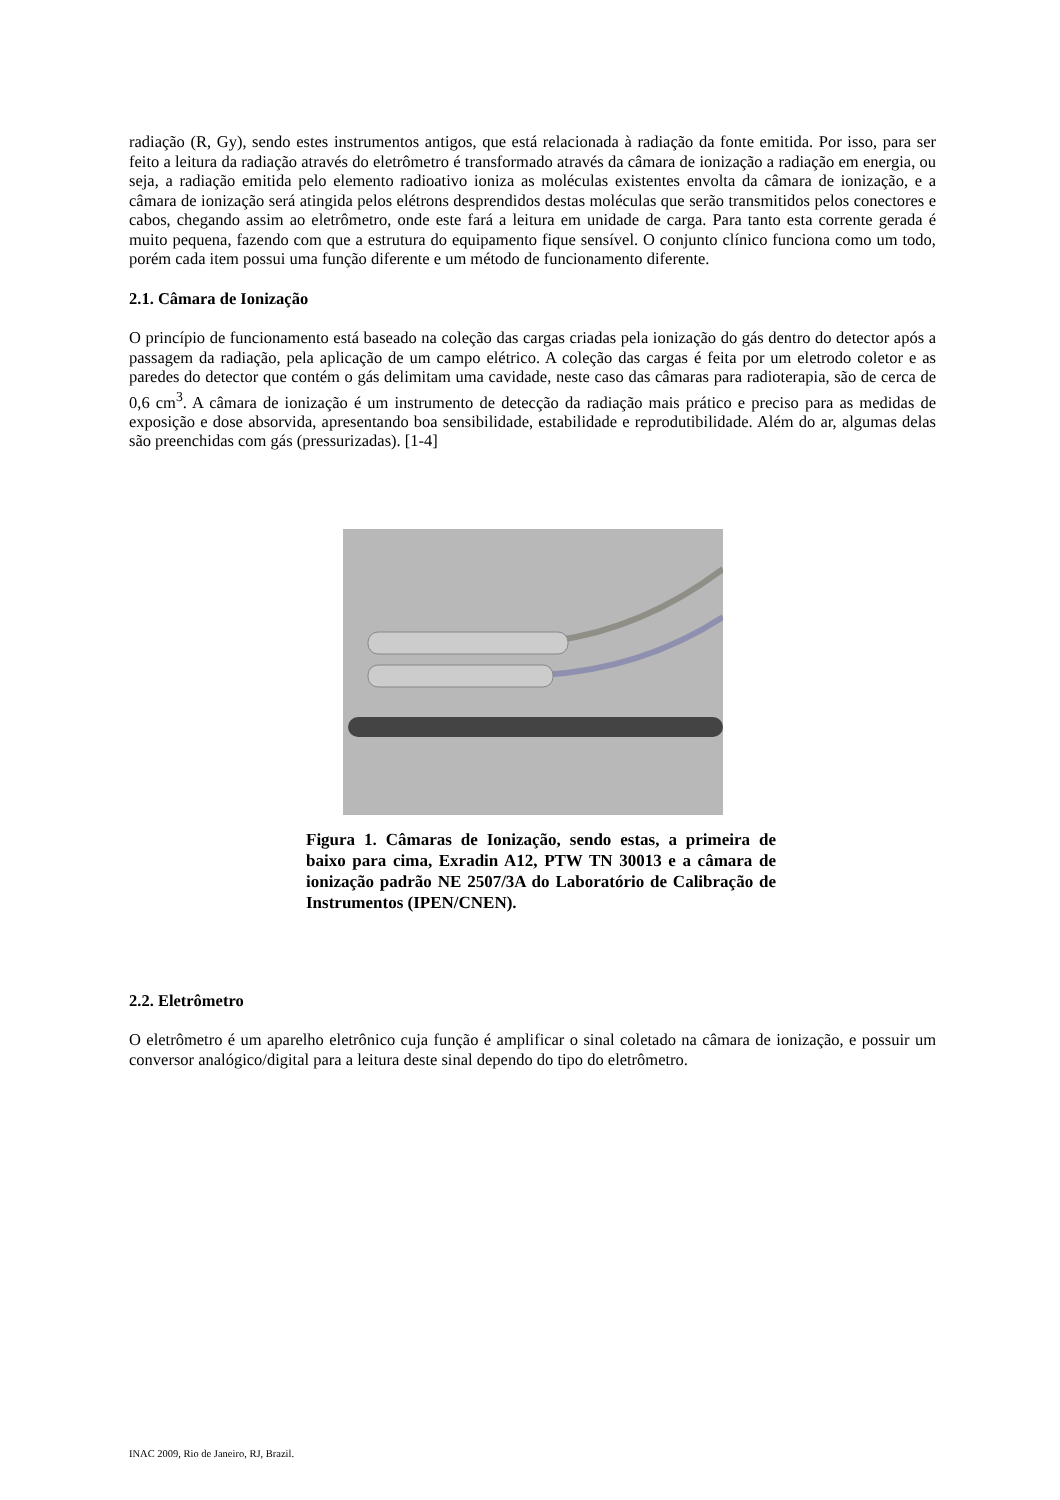radiação (R, Gy), sendo estes instrumentos antigos, que está relacionada à radiação da fonte emitida. Por isso, para ser feito a leitura da radiação através do eletrômetro é transformado através da câmara de ionização a radiação em energia, ou seja, a radiação emitida pelo elemento radioativo ioniza as moléculas existentes envolta da câmara de ionização, e a câmara de ionização será atingida pelos elétrons desprendidos destas moléculas que serão transmitidos pelos conectores e cabos, chegando assim ao eletrômetro, onde este fará a leitura em unidade de carga. Para tanto esta corrente gerada é muito pequena, fazendo com que a estrutura do equipamento fique sensível. O conjunto clínico funciona como um todo, porém cada item possui uma função diferente e um método de funcionamento diferente.
2.1. Câmara de Ionização
O princípio de funcionamento está baseado na coleção das cargas criadas pela ionização do gás dentro do detector após a passagem da radiação, pela aplicação de um campo elétrico. A coleção das cargas é feita por um eletrodo coletor e as paredes do detector que contém o gás delimitam uma cavidade, neste caso das câmaras para radioterapia, são de cerca de 0,6 cm<sup>3</sup>. A câmara de ionização é um instrumento de detecção da radiação mais prático e preciso para as medidas de exposição e dose absorvida, apresentando boa sensibilidade, estabilidade e reprodutibilidade. Além do ar, algumas delas são preenchidas com gás (pressurizadas). [1-4]
Figura 1. Câmaras de Ionização, sendo estas, a primeira de baixo para cima, Exradin A12, PTW TN 30013 e a câmara de ionização padrão NE 2507/3A do Laboratório de Calibração de Instrumentos (IPEN/CNEN).
2.2. Eletrômetro
O eletrômetro é um aparelho eletrônico cuja função é amplificar o sinal coletado na câmara de ionização, e possuir um conversor analógico/digital para a leitura deste sinal dependo do tipo do eletrômetro.
INAC 2009, Rio de Janeiro, RJ, Brazil.